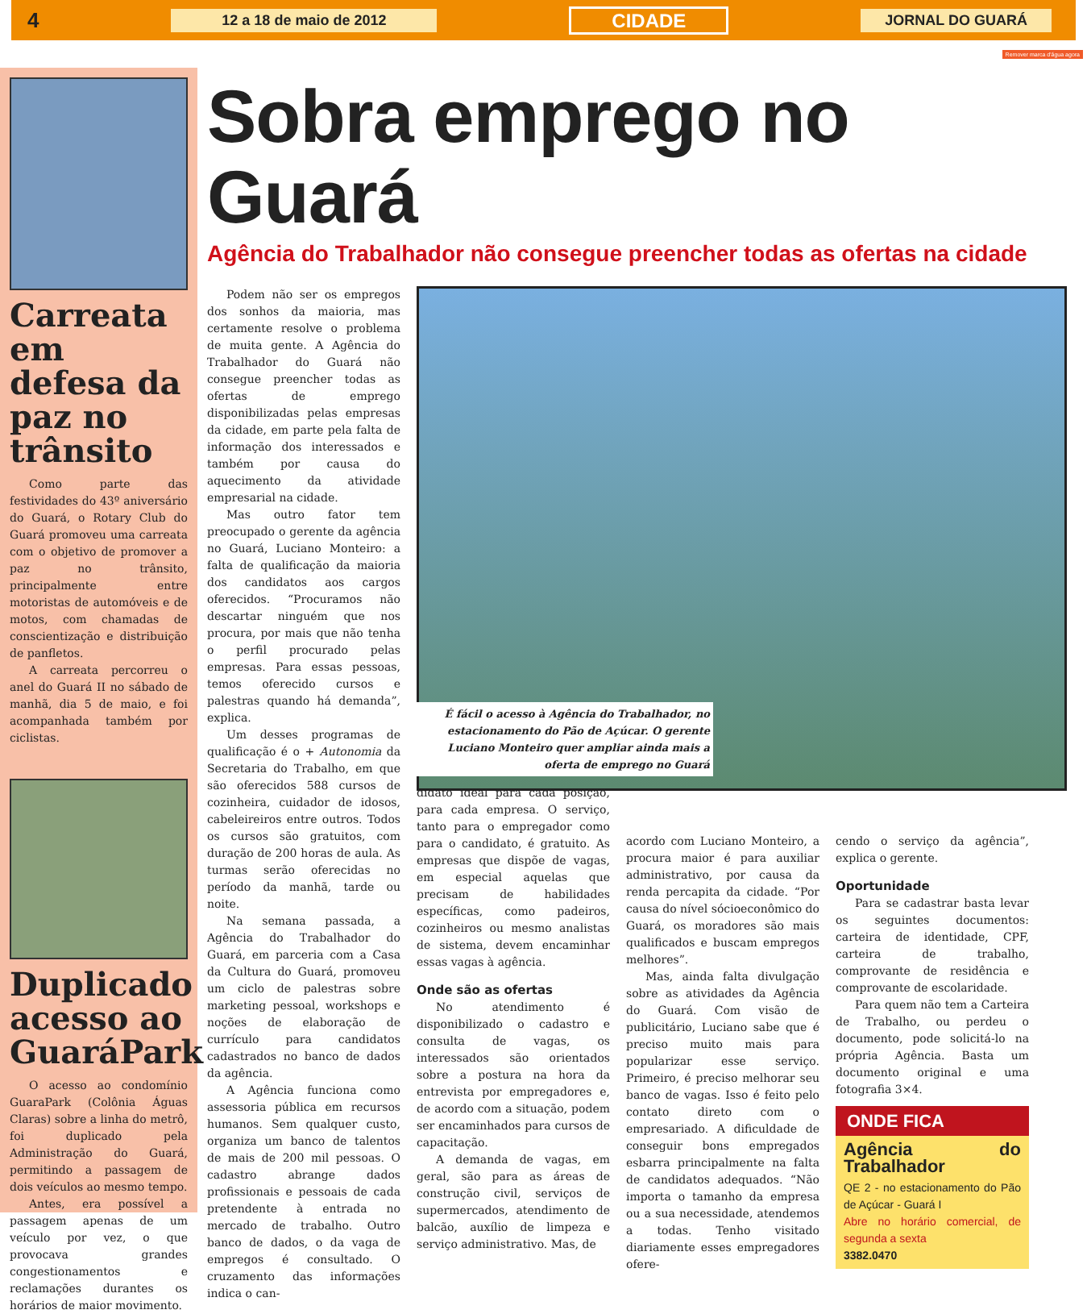4 12 a 18 de maio de 2012 CIDADE JORNAL DO GUARÁ
Remover marca d'água agora
Carreata em defesa da paz no trânsito
Como parte das festividades do 43º aniversário do Guará, o Rotary Club do Guará promoveu uma carreata com o objetivo de promover a paz no trânsito, principalmente entre motoristas de automóveis e de motos, com chamadas de conscientização e distribuição de panfletos.
A carreata percorreu o anel do Guará II no sábado de manhã, dia 5 de maio, e foi acompanhada também por ciclistas.
Duplicado acesso ao GuaráPark
O acesso ao condomínio GuaraPark (Colônia Águas Claras) sobre a linha do metrô, foi duplicado pela Administração do Guará, permitindo a passagem de dois veículos ao mesmo tempo.
Antes, era possível a passagem apenas de um veículo por vez, o que provocava grandes congestionamentos e reclamações durantes os horários de maior movimento.
Sobra emprego no Guará
Agência do Trabalhador não consegue preencher todas as ofertas na cidade
Podem não ser os empregos dos sonhos da maioria, mas certamente resolve o problema de muita gente. A Agência do Trabalhador do Guará não consegue preencher todas as ofertas de emprego disponibilizadas pelas empresas da cidade, em parte pela falta de informação dos interessados e também por causa do aquecimento da atividade empresarial na cidade.
Mas outro fator tem preocupado o gerente da agência no Guará, Luciano Monteiro: a falta de qualificação da maioria dos candidatos aos cargos oferecidos. “Procuramos não descartar ninguém que nos procura, por mais que não tenha o perfil procurado pelas empresas. Para essas pessoas, temos oferecido cursos e palestras quando há demanda”, explica.
Um desses programas de qualificação é o + Autonomia da Secretaria do Trabalho, em que são oferecidos 588 cursos de cozinheira, cuidador de idosos, cabeleireiros entre outros. Todos os cursos são gratuitos, com duração de 200 horas de aula. As turmas serão oferecidas no período da manhã, tarde ou noite.
Na semana passada, a Agência do Trabalhador do Guará, em parceria com a Casa da Cultura do Guará, promoveu um ciclo de palestras sobre marketing pessoal, workshops e noções de elaboração de currículo para candidatos cadastrados no banco de dados da agência.
A Agência funciona como assessoria pública em recursos humanos. Sem qualquer custo, organiza um banco de talentos de mais de 200 mil pessoas. O cadastro abrange dados profissionais e pessoais de cada pretendente à entrada no mercado de trabalho. Outro banco de dados, o da vaga de empregos é consultado. O cruzamento das informações indica o can-
É fácil o acesso à Agência do Trabalhador, no estacionamento do Pão de Açúcar. O gerente Luciano Monteiro quer ampliar ainda mais a oferta de emprego no Guará
didato ideal para cada posição, para cada empresa. O serviço, tanto para o empregador como para o candidato, é gratuito. As empresas que dispõe de vagas, em especial aquelas que precisam de habilidades específicas, como padeiros, cozinheiros ou mesmo analistas de sistema, devem encaminhar essas vagas à agência.
Onde são as ofertas
No atendimento é disponibilizado o cadastro e consulta de vagas, os interessados são orientados sobre a postura na hora da entrevista por empregadores e, de acordo com a situação, podem ser encaminhados para cursos de capacitação.
A demanda de vagas, em geral, são para as áreas de construção civil, serviços de supermercados, atendimento de balcão, auxílio de limpeza e serviço administrativo. Mas, de
acordo com Luciano Monteiro, a procura maior é para auxiliar administrativo, por causa da renda percapita da cidade. “Por causa do nível sócioeconômico do Guará, os moradores são mais qualificados e buscam empregos melhores”.
Mas, ainda falta divulgação sobre as atividades da Agência do Guará. Com visão de publicitário, Luciano sabe que é preciso muito mais para popularizar esse serviço. Primeiro, é preciso melhorar seu banco de vagas. Isso é feito pelo contato direto com o empresariado. A dificuldade de conseguir bons empregados esbarra principalmente na falta de candidatos adequados. “Não importa o tamanho da empresa ou a sua necessidade, atendemos a todas. Tenho visitado diariamente esses empregadores ofere-
cendo o serviço da agência”, explica o gerente.
Oportunidade
Para se cadastrar basta levar os seguintes documentos: carteira de identidade, CPF, carteira de trabalho, comprovante de residência e comprovante de escolaridade.
Para quem não tem a Carteira de Trabalho, ou perdeu o documento, pode solicitá-lo na própria Agência. Basta um documento original e uma fotografia 3×4.
ONDE FICA
Agência do Trabalhador
QE 2 - no estacionamento do Pão de Açúcar - Guará I
Abre no horário comercial, de segunda a sexta
3382.0470